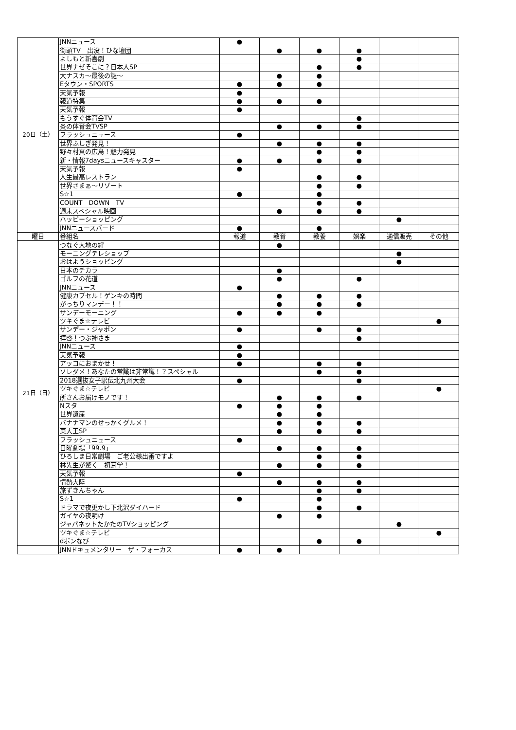| 20日（土） | JNNニュース | ● | | | | | |
| | 街頭TV 出没！ひな壇団 | | ● | ● | ● | | |
| | よしもと新喜劇 | | | | ● | | |
| | 世界ナゼそこに？日本人SP | | | ● | ● | | |
| | 大ナスカ～最後の謎～ | | ● | ● | | | |
| | Eタウン・SPORTS | ● | ● | ● | | | |
| | 天気予報 | ● | | | | | |
| | 報道特集 | ● | ● | ● | | | |
| | 天気予報 | ● | | | | | |
| | もうすぐ体育会TV | | | | ● | | |
| | 炎の体育会TVSP | | ● | ● | ● | | |
| | フラッシュニュース | ● | | | | | |
| | 世界ふしぎ発見！ | | ● | ● | ● | | |
| | 野々村真の広島！魅力発見 | | | ● | ● | | |
| | 新・情報7daysニュースキャスター | ● | ● | ● | ● | | |
| | 天気予報 | ● | | | | | |
| | 人生最高レストラン | | | ● | ● | | |
| | 世界さまぁ～リゾート | | | ● | ● | | |
| | S☆1 | ● | | ● | | | |
| | COUNT DOWN TV | | | ● | ● | | |
| | 週末スペシャル映画 | | ● | ● | ● | | |
| | ハッピーショッピング | | | | | ● | |
| | JNNニュースバード | ● | | ● | | | |
| 曜日 | 番組名 | 報道 | 教育 | 教養 | 娯楽 | 通信販売 | その他 |
| 21日（日） | つなぐ大地の絆 | | ● | | | | |
| | モーニングテレショップ | | | | | ● | |
| | おはようショッピング | | | | | ● | |
| | 日本のチカラ | | ● | | | | |
| | ゴルフの花道 | | ● | | ● | | |
| | JNNニュース | ● | | | | | |
| | 健康カプセル！ゲンキの時間 | | ● | ● | ● | | |
| | がっちりマンデー！！ | | ● | ● | ● | | |
| | サンデーモーニング | ● | ● | ● | | | |
| | ツキぐま☆テレビ | | | | | | ● |
| | サンデー・ジャポン | ● | | ● | ● | | |
| | 拝啓！つぶ神さま | | | | ● | | |
| | JNNニュース | ● | | | | | |
| | 天気予報 | ● | | | | | |
| | アッコにおまかせ！ | ● | | ● | ● | | |
| | ソレダメ！あなたの常識は非常識！？スペシャル | | | ● | ● | | |
| | 2018選抜女子駅伝北九州大会 | ● | | | ● | | |
| | ツキぐま☆テレビ | | | | | | ● |
| | 所さんお届けモノです！ | | ● | ● | ● | | |
| | Nスタ | ● | ● | ● | | | |
| | 世界遺産 | | ● | ● | | | |
| | バナナマンのせっかくグルメ！ | | ● | ● | ● | | |
| | 東大王SP | | ● | ● | ● | | |
| | フラッシュニュース | ● | | | | | |
| | 日曜劇場「99.9」 | | ● | ● | ● | | |
| | ひろしま日常劇場 ご老公様出番ですよ | | | ● | ● | | |
| | 林先生が驚く 初耳学！ | | ● | ● | ● | | |
| | 天気予報 | ● | | | | | |
| | 情熱大陸 | | ● | ● | ● | | |
| | 旅ずきんちゃん | | | ● | ● | | |
| | S☆1 | ● | | ● | | | |
| | ドラマで夜更かし下北沢ダイハード | | | ● | ● | | |
| | ガイヤの夜明け | | ● | ● | | | |
| | ジャパネットたかたのTVショッピング | | | | | ● | |
| | ツキぐま☆テレビ | | | | | | ● |
| | dポンなび | | | ● | ● | | |
| | JNNドキュメンタリー ザ・フォーカス | ● | ● | | | | |